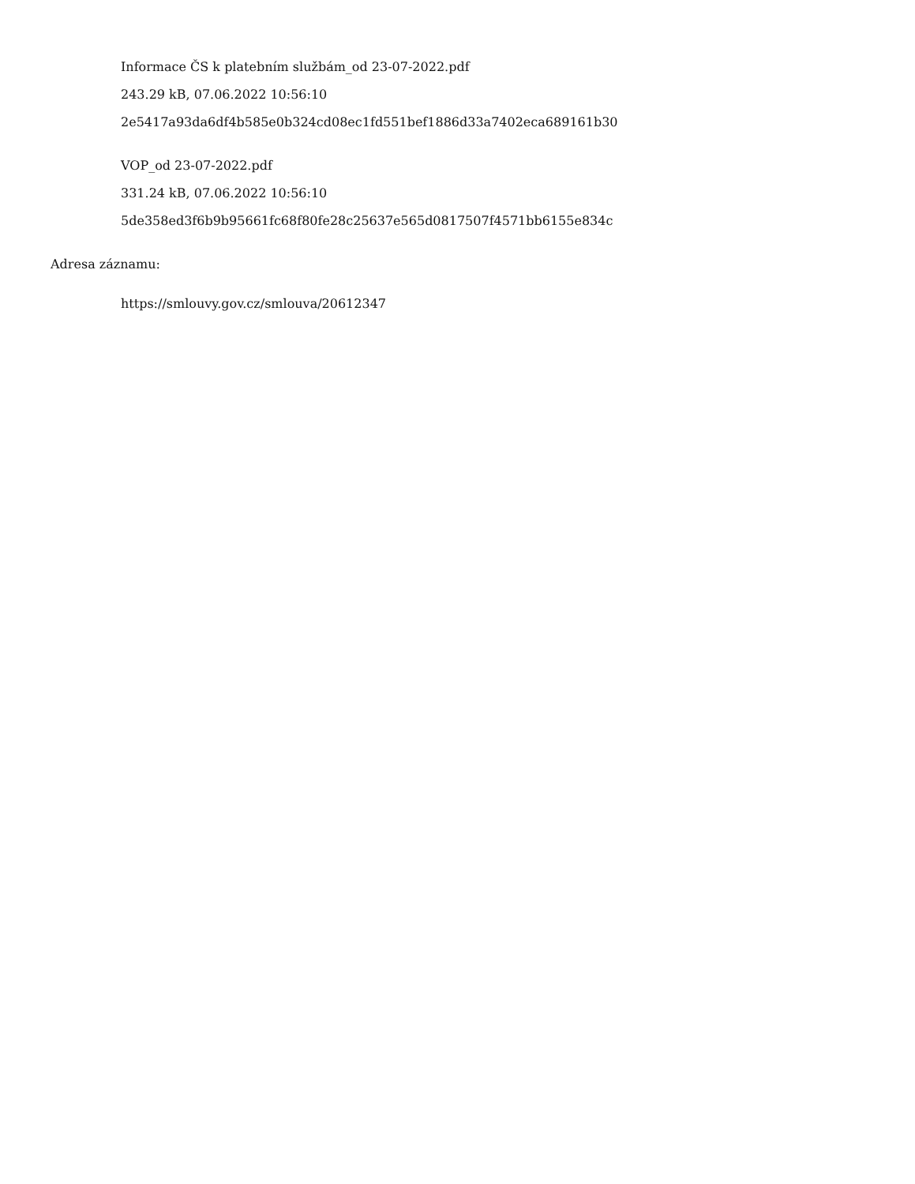Informace ČS k platebním službám_od 23-07-2022.pdf
243.29 kB, 07.06.2022 10:56:10
2e5417a93da6df4b585e0b324cd08ec1fd551bef1886d33a7402eca689161b30
VOP_od 23-07-2022.pdf
331.24 kB, 07.06.2022 10:56:10
5de358ed3f6b9b95661fc68f80fe28c25637e565d0817507f4571bb6155e834c
Adresa záznamu:
https://smlouvy.gov.cz/smlouva/20612347